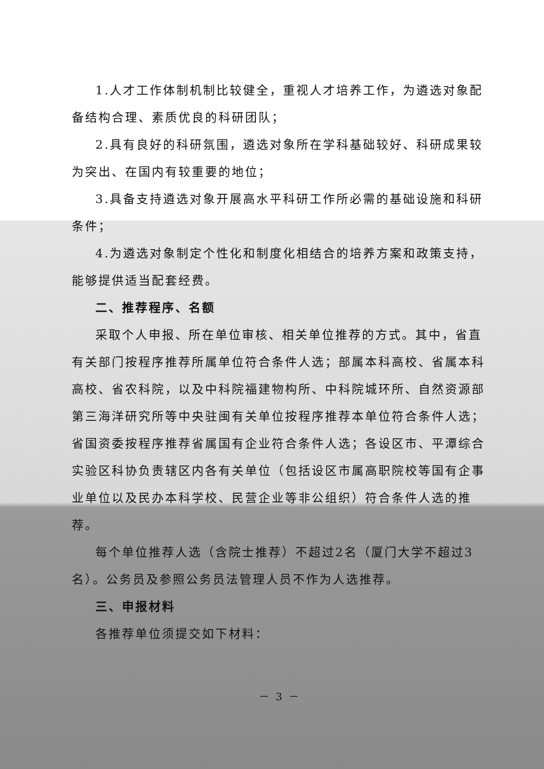1.人才工作体制机制比较健全，重视人才培养工作，为遴选对象配备结构合理、素质优良的科研团队；
2.具有良好的科研氛围，遴选对象所在学科基础较好、科研成果较为突出、在国内有较重要的地位；
3.具备支持遴选对象开展高水平科研工作所必需的基础设施和科研条件；
4.为遴选对象制定个性化和制度化相结合的培养方案和政策支持，能够提供适当配套经费。
二、推荐程序、名额
采取个人申报、所在单位审核、相关单位推荐的方式。其中，省直有关部门按程序推荐所属单位符合条件人选；部属本科高校、省属本科高校、省农科院，以及中科院福建物构所、中科院城环所、自然资源部第三海洋研究所等中央驻闽有关单位按程序推荐本单位符合条件人选；省国资委按程序推荐省属国有企业符合条件人选；各设区市、平潭综合实验区科协负责辖区内各有关单位（包括设区市属高职院校等国有企事业单位以及民办本科学校、民营企业等非公组织）符合条件人选的推荐。
每个单位推荐人选（含院士推荐）不超过2名（厦门大学不超过3名）。公务员及参照公务员法管理人员不作为人选推荐。
三、申报材料
各推荐单位须提交如下材料：
－ 3 －